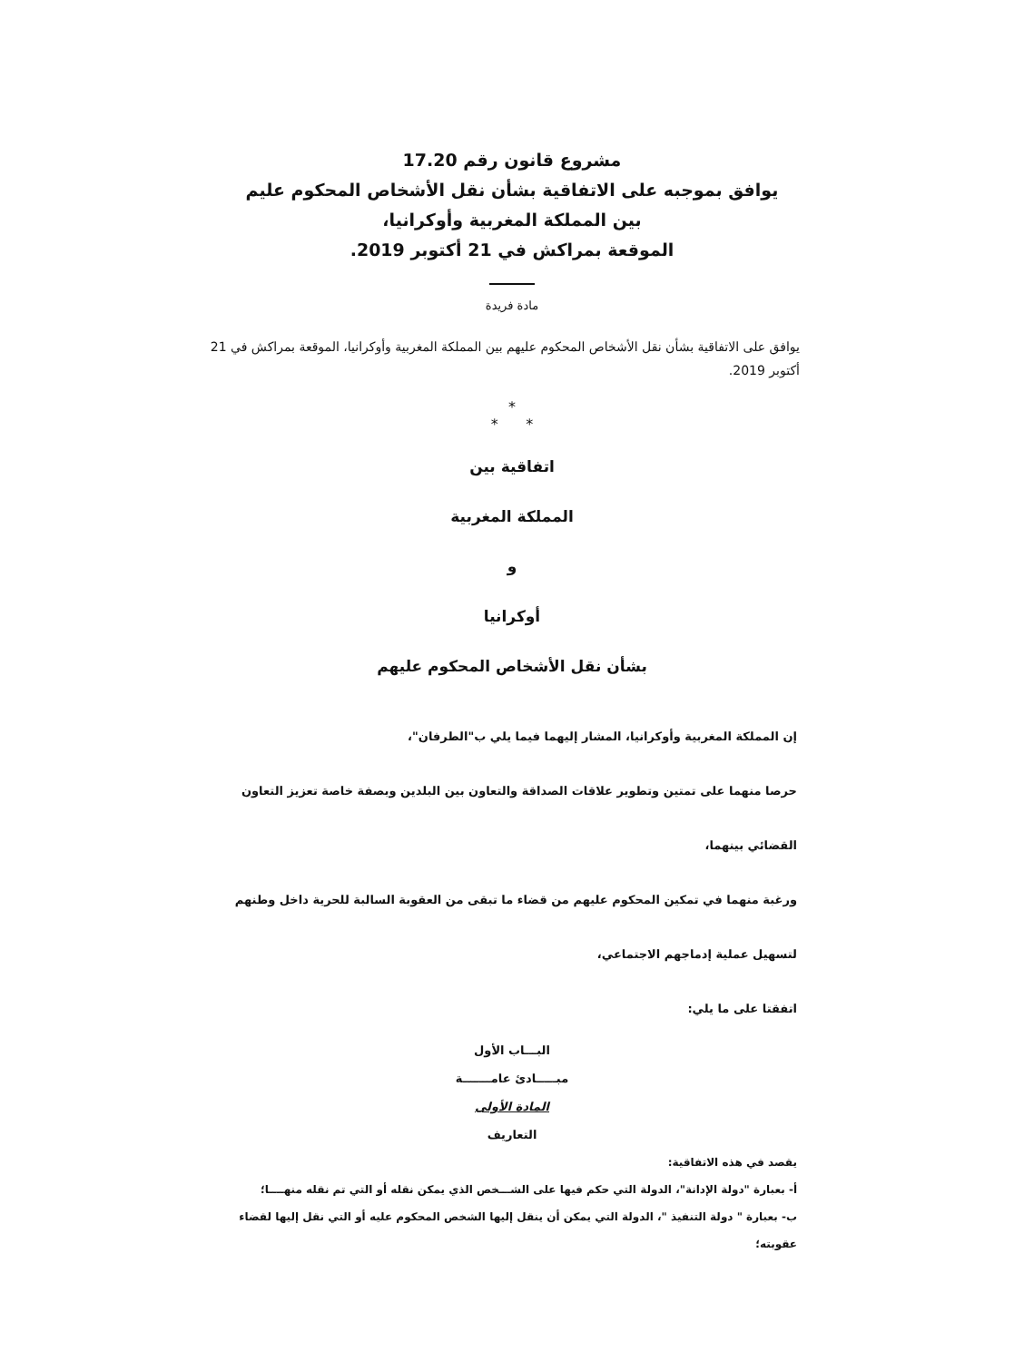مشروع قانون رقم 17.20
يوافق بموجبه على الاتفاقية بشأن نقل الأشخاص المحكوم عليم
بين المملكة المغربية وأوكرانيا،
الموقعة بمراكش في 21 أكتوبر 2019.
مادة فريدة
يوافق على الاتفاقية بشأن نقل الأشخاص المحكوم عليهم بين المملكة المغربية وأوكرانيا، الموقعة بمراكش في 21 أكتوبر 2019.
*
* *
اتفاقية بين
المملكة المغربية
و
أوكرانيا
بشأن نقل الأشخاص المحكوم عليهم
إن المملكة المغربية وأوكرانيا، المشار إليهما فيما يلي ب"الطرفان"،
حرصا منهما على تمتين وتطوير علاقات الصداقة والتعاون بين البلدين وبصفة خاصة تعزيز التعاون
القضائي بينهما،
ورغبة منهما في تمكين المحكوم عليهم من قضاء ما تبقى من العقوبة السالبة للحرية داخل وطنهم
لتسهيل عملية إدماجهم الاجتماعي،
اتفقتا على ما يلي:
البـــاب الأول
مبـــــادئ عامـــــــة
المادة الأولى
التعاريف
يقصد في هذه الاتفاقية:
أ- بعبارة "دولة الإدانة"، الدولة التي حكم فيها على الشـــخص الذي يمكن نقله أو التي تم نقله منهــــا؛
ب- بعبارة " دولة التنفيذ "، الدولة التي يمكن أن ينقل إليها الشخص المحكوم عليه أو التي نقل إليها لقضاء عقوبته؛